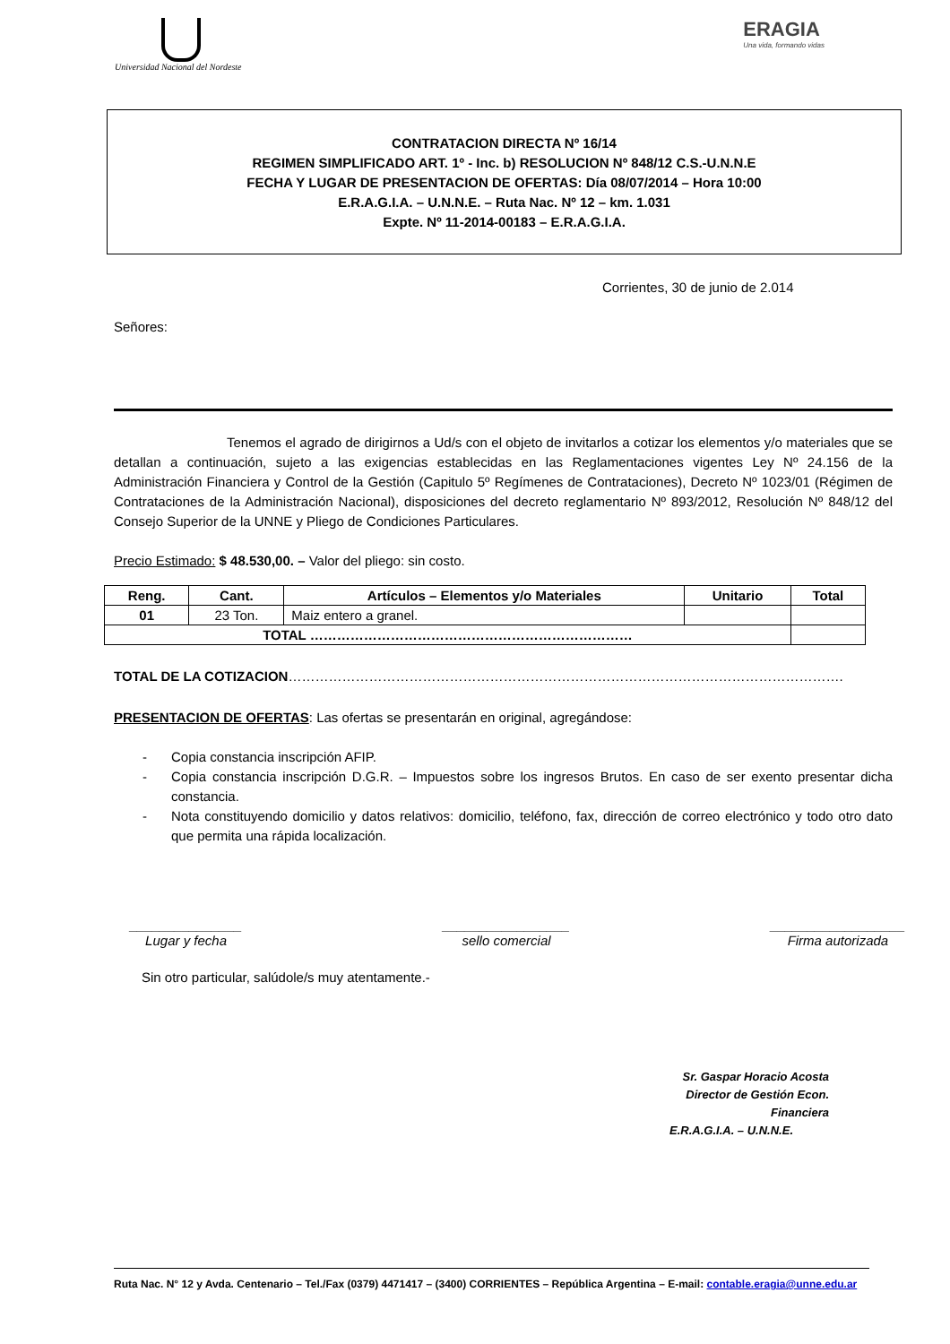Universidad Nacional del Nordeste
ERAGIA
Una vida, formando vidas
CONTRATACION DIRECTA Nº 16/14
REGIMEN SIMPLIFICADO ART. 1º - Inc. b) RESOLUCION Nº 848/12 C.S.-U.N.N.E
FECHA Y LUGAR DE PRESENTACION DE OFERTAS: Día 08/07/2014 – Hora 10:00
E.R.A.G.I.A. – U.N.N.E. – Ruta Nac. Nº 12 – km. 1.031
Expte. Nº 11-2014-00183 – E.R.A.G.I.A.
Corrientes, 30 de junio de 2.014
Señores:
Tenemos el agrado de dirigirnos a Ud/s con el objeto de invitarlos a cotizar los elementos y/o materiales que se detallan a continuación, sujeto a las exigencias establecidas en las Reglamentaciones vigentes Ley Nº 24.156 de la Administración Financiera y Control de la Gestión (Capitulo 5º Regímenes de Contrataciones), Decreto Nº 1023/01 (Régimen de Contrataciones de la Administración Nacional), disposiciones del decreto reglamentario Nº 893/2012, Resolución Nº 848/12 del Consejo Superior de la UNNE y Pliego de Condiciones Particulares.
Precio Estimado: $ 48.530,00. – Valor del pliego: sin costo.
| Reng. | Cant. | Artículos – Elementos y/o Materiales | Unitario | Total |
| --- | --- | --- | --- | --- |
| 01 | 23 Ton. | Maiz entero a granel. | | |
| TOTAL ……………………………………………………………… | | | | |
TOTAL DE LA COTIZACION…………………………………………………………………………………………………………….
PRESENTACION DE OFERTAS: Las ofertas se presentarán en original, agregándose:
- Copia constancia inscripción AFIP.
- Copia constancia inscripción D.G.R. – Impuestos sobre los ingresos Brutos. En caso de ser exento presentar dicha constancia.
- Nota constituyendo domicilio y datos relativos: domicilio, teléfono, fax, dirección de correo electrónico y todo otro dato que permita una rápida localización.
_______________
Lugar y fecha
_________________
sello comercial
__________________
Firma autorizada
Sin otro particular, salúdole/s muy atentamente.-
Sr. Gaspar Horacio Acosta
Director de Gestión Econ. Financiera
E.R.A.G.I.A. – U.N.N.E.
Ruta Nac. N° 12 y Avda. Centenario – Tel./Fax (0379) 4471417 – (3400) CORRIENTES – República Argentina – E-mail: contable.eragia@unne.edu.ar